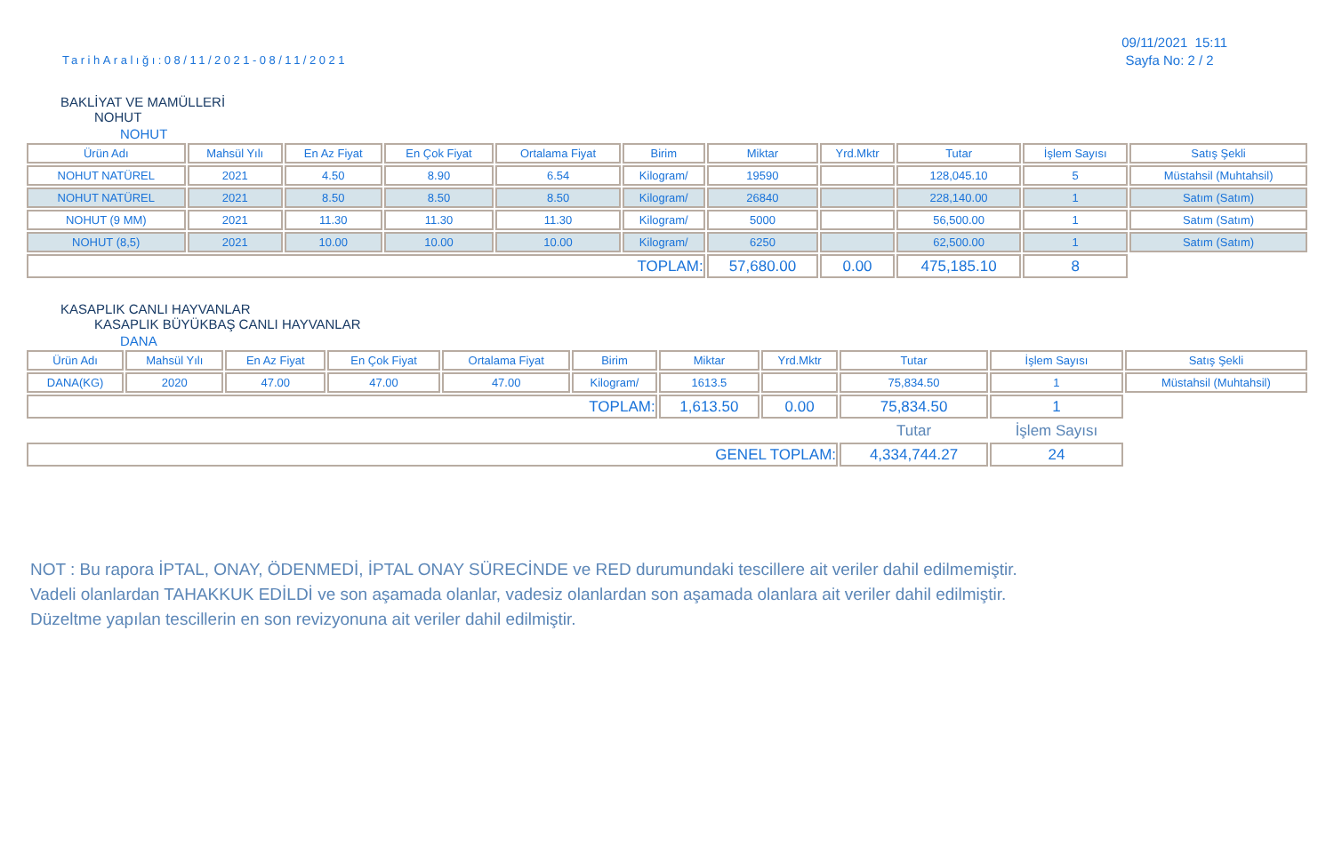TarihAralığı:08/11/2021-08/11/2021
09/11/2021 15:11
Sayfa No: 2 / 2
BAKLİYAT VE MAMÜLLERİ
NOHUT
NOHUT
| Ürün Adı | Mahsül Yılı | En Az Fiyat | En Çok Fiyat | Ortalama Fiyat | Birim | Miktar | Yrd.Mktr | Tutar | İşlem Sayısı | Satış Şekli |
| --- | --- | --- | --- | --- | --- | --- | --- | --- | --- | --- |
| NOHUT NATÜREL | 2021 | 4.50 | 8.90 | 6.54 | Kilogram/ | 19590 | | 128,045.10 | 5 | Müstahsil (Muhtahsil) |
| NOHUT NATÜREL | 2021 | 8.50 | 8.50 | 8.50 | Kilogram/ | 26840 | | 228,140.00 | 1 | Satım (Satım) |
| NOHUT (9 MM) | 2021 | 11.30 | 11.30 | 11.30 | Kilogram/ | 5000 | | 56,500.00 | 1 | Satım (Satım) |
| NOHUT (8,5) | 2021 | 10.00 | 10.00 | 10.00 | Kilogram/ | 6250 | | 62,500.00 | 1 | Satım (Satım) |
| TOPLAM: | | | | | | 57,680.00 | 0.00 | 475,185.10 | 8 | |
KASAPLIK CANLI HAYVANLAR
KASAPLIK BÜYÜKBAŞ CANLI HAYVANLAR
DANA
| Ürün Adı | Mahsül Yılı | En Az Fiyat | En Çok Fiyat | Ortalama Fiyat | Birim | Miktar | Yrd.Mktr | Tutar | İşlem Sayısı | Satış Şekli |
| --- | --- | --- | --- | --- | --- | --- | --- | --- | --- | --- |
| DANA(KG) | 2020 | 47.00 | 47.00 | 47.00 | Kilogram/ | 1613.5 | | 75,834.50 | 1 | Müstahsil (Muhtahsil) |
| TOPLAM: | | | | | | 1,613.50 | 0.00 | 75,834.50 | 1 | |
| | | | | | | | | Tutar | İşlem Sayısı | |
| GENEL TOPLAM: | | | | | | | | 4,334,744.27 | 24 | |
NOT : Bu rapora İPTAL, ONAY, ÖDENMEDİ, İPTAL ONAY SÜRECİNDE ve RED durumundaki tescillere ait veriler dahil edilmemiştir.
Vadeli olanlardan TAHAKKUK EDİLDİ ve son aşamada olanlar, vadesiz olanlardan son aşamada olanlara ait veriler dahil edilmiştir.
Düzeltme yapılan tescillerin en son revizyonuna ait veriler dahil edilmiştir.